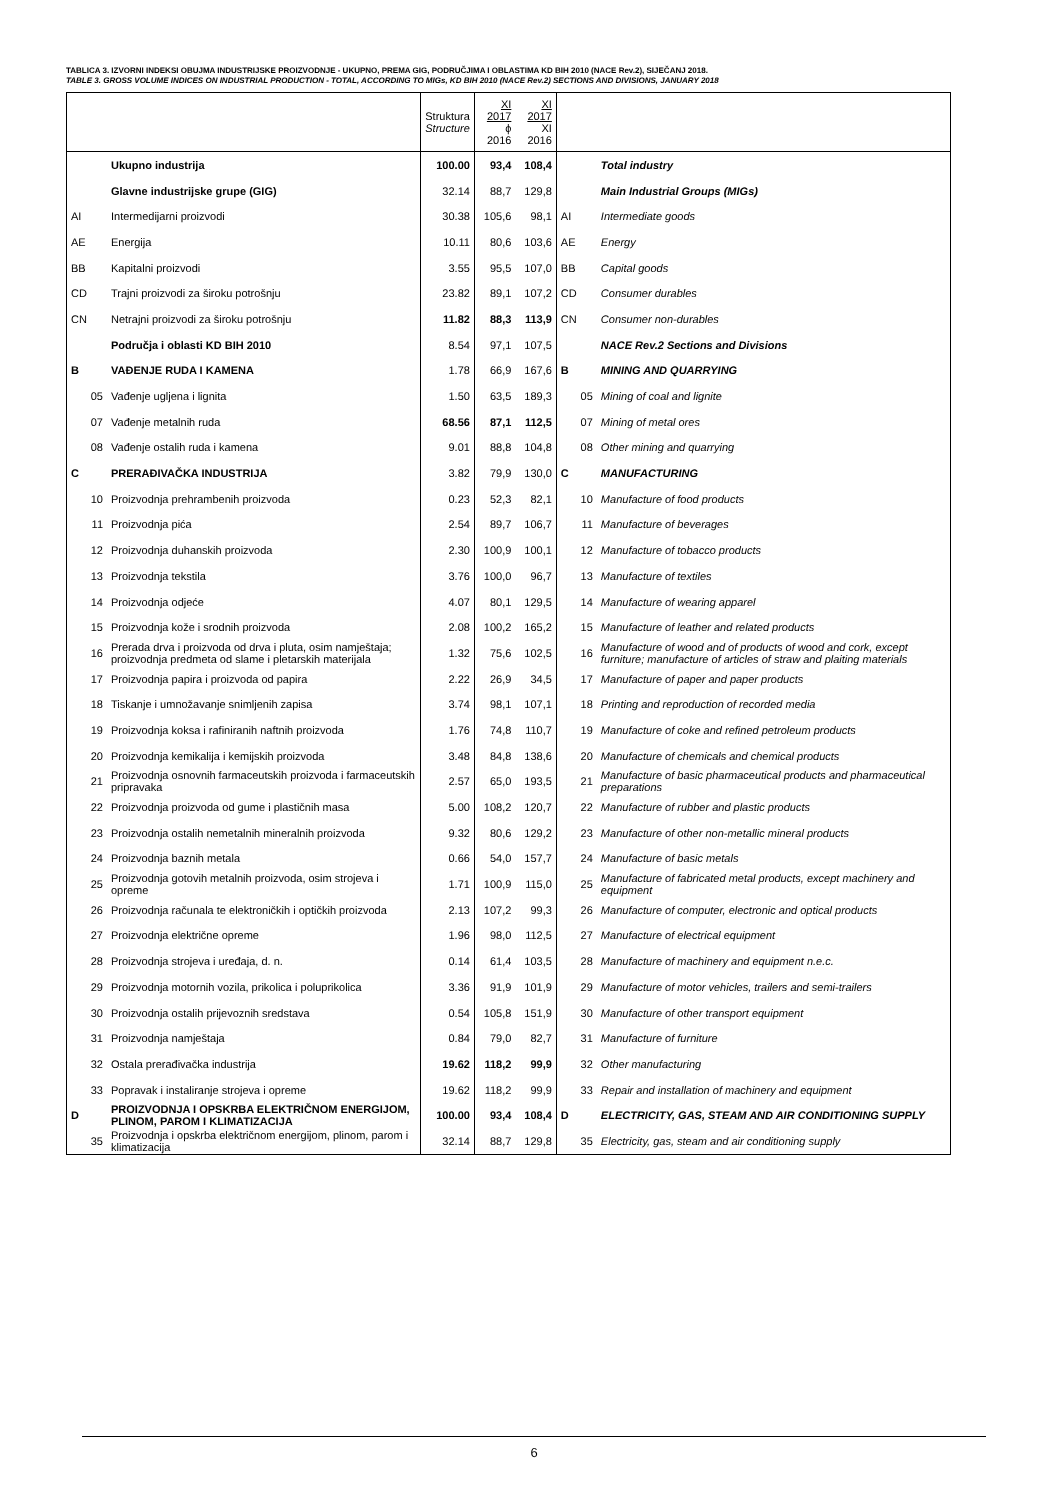TABLICA 3. IZVORNI INDEKSI OBUJMA INDUSTRIJSKE PROIZVODNJE - UKUPNO, PREMA GIG, PODRUČJIMA I OBLASTIMA KD BIH 2010 (NACE Rev.2), SIJEČANJ 2018.
TABLE 3. GROSS VOLUME INDICES ON INDUSTRIAL PRODUCTION - TOTAL, ACCORDING TO MIGs, KD BIH 2010 (NACE Rev.2) SECTIONS AND DIVISIONS, JANUARY 2018
| | | Struktura Structure | XI 2017 ϕ 2016 | XI 2017 XI 2016 | | |
| --- | --- | --- | --- | --- | --- | --- |
| | Ukupno industrija | 100.00 | 93,4 | 108,4 | | Total industry |
| | Glavne industrijske grupe (GIG) | 32.14 | 88,7 | 129,8 | | Main Industrial Groups (MIGs) |
| AI | Intermedijarni proizvodi | 30.38 | 105,6 | 98,1 | AI | Intermediate goods |
| AE | Energija | 10.11 | 80,6 | 103,6 | AE | Energy |
| BB | Kapitalni proizvodi | 3.55 | 95,5 | 107,0 | BB | Capital goods |
| CD | Trajni proizvodi za široku potrošnju | 23.82 | 89,1 | 107,2 | CD | Consumer durables |
| CN | Netrajni proizvodi za široku potrošnju | 11.82 | 88,3 | 113,9 | CN | Consumer non-durables |
| | Područja i oblasti KD BIH 2010 | 8.54 | 97,1 | 107,5 | | NACE Rev.2 Sections and Divisions |
| B | VAĐENJE RUDA I KAMENA | 1.78 | 66,9 | 167,6 | B | MINING AND QUARRYING |
| 05 | Vađenje ugljena i lignita | 1.50 | 63,5 | 189,3 | 05 | Mining of coal and lignite |
| 07 | Vađenje metalnih ruda | 68.56 | 87,1 | 112,5 | 07 | Mining of metal ores |
| 08 | Vađenje ostalih ruda i kamena | 9.01 | 88,8 | 104,8 | 08 | Other mining and quarrying |
| C | PRERAĐIVAČKA INDUSTRIJA | 3.82 | 79,9 | 130,0 | C | MANUFACTURING |
| 10 | Proizvodnja prehrambenih proizvoda | 0.23 | 52,3 | 82,1 | 10 | Manufacture of food products |
| 11 | Proizvodnja pića | 2.54 | 89,7 | 106,7 | 11 | Manufacture of beverages |
| 12 | Proizvodnja duhanskih proizvoda | 2.30 | 100,9 | 100,1 | 12 | Manufacture of tobacco products |
| 13 | Proizvodnja tekstila | 3.76 | 100,0 | 96,7 | 13 | Manufacture of textiles |
| 14 | Proizvodnja odjeće | 4.07 | 80,1 | 129,5 | 14 | Manufacture of wearing apparel |
| 15 | Proizvodnja kože i srodnih proizvoda | 2.08 | 100,2 | 165,2 | 15 | Manufacture of leather and related products |
| 16 | Prerada drva i proizvoda od drva i pluta, osim namještaja; proizvodnja predmeta od slame i pletarskih materijala | 1.32 | 75,6 | 102,5 | 16 | Manufacture of wood and of products of wood and cork, except furniture; manufacture of articles of straw and plaiting materials |
| 17 | Proizvodnja papira i proizvoda od papira | 2.22 | 26,9 | 34,5 | 17 | Manufacture of paper and paper products |
| 18 | Tiskanje i umnožavanje snimljenih zapisa | 3.74 | 98,1 | 107,1 | 18 | Printing and reproduction of recorded media |
| 19 | Proizvodnja koksa i rafiniranih naftnih proizvoda | 1.76 | 74,8 | 110,7 | 19 | Manufacture of coke and refined petroleum products |
| 20 | Proizvodnja kemikalija i kemijskih proizvoda | 3.48 | 84,8 | 138,6 | 20 | Manufacture of chemicals and chemical products |
| 21 | Proizvodnja osnovnih farmaceutskih proizvoda i farmaceutskih pripravaka | 2.57 | 65,0 | 193,5 | 21 | Manufacture of basic pharmaceutical products and pharmaceutical preparations |
| 22 | Proizvodnja proizvoda od gume i plastičnih masa | 5.00 | 108,2 | 120,7 | 22 | Manufacture of rubber and plastic products |
| 23 | Proizvodnja ostalih nemetalnih mineralnih proizvoda | 9.32 | 80,6 | 129,2 | 23 | Manufacture of other non-metallic mineral products |
| 24 | Proizvodnja baznih metala | 0.66 | 54,0 | 157,7 | 24 | Manufacture of basic metals |
| 25 | Proizvodnja gotovih metalnih proizvoda, osim strojeva i opreme | 1.71 | 100,9 | 115,0 | 25 | Manufacture of fabricated metal products, except machinery and equipment |
| 26 | Proizvodnja računala te elektroničkih i optičkih proizvoda | 2.13 | 107,2 | 99,3 | 26 | Manufacture of computer, electronic and optical products |
| 27 | Proizvodnja električne opreme | 1.96 | 98,0 | 112,5 | 27 | Manufacture of electrical equipment |
| 28 | Proizvodnja strojeva i uređaja, d. n. | 0.14 | 61,4 | 103,5 | 28 | Manufacture of machinery and equipment n.e.c. |
| 29 | Proizvodnja motornih vozila, prikolica i poluprikolica | 3.36 | 91,9 | 101,9 | 29 | Manufacture of motor vehicles, trailers and semi-trailers |
| 30 | Proizvodnja ostalih prijevoznih sredstava | 0.54 | 105,8 | 151,9 | 30 | Manufacture of other transport equipment |
| 31 | Proizvodnja namještaja | 0.84 | 79,0 | 82,7 | 31 | Manufacture of furniture |
| 32 | Ostala prerađivačka industrija | 19.62 | 118,2 | 99,9 | 32 | Other manufacturing |
| 33 | Popravak i instaliranje strojeva i opreme | 19.62 | 118,2 | 99,9 | 33 | Repair and installation of machinery and equipment |
| D | PROIZVODNJA I OPSKRBA ELEKTRIČNOM ENERGIJOM, PLINOM, PAROM I KLIMATIZACIJA | 100.00 | 93,4 | 108,4 | D | ELECTRICITY, GAS, STEAM AND AIR CONDITIONING SUPPLY |
| 35 | Proizvodnja i opskrba električnom energijom, plinom, parom i klimatizacija | 32.14 | 88,7 | 129,8 | 35 | Electricity, gas, steam and air conditioning supply |
6